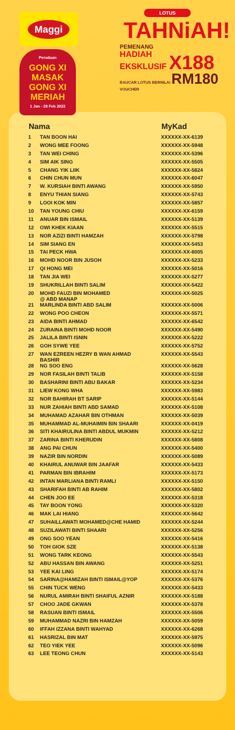Maggi
Peraduan
GONG XI MASAK GONG XI MERIAH
1 Jan - 28 Feb 2022
LOTUS
TAHNiAH!
PEMENANG
HADIAH
EKSKLUSIF X188
BAUCAR LOTUS BERNILAI RM180 VOUCHER
| Nama | | MyKad |
| --- | --- | --- |
| 1 | TAN BOON HAI | XXXXXX-XX-6139 |
| 2 | WONG MEE FOONG | XXXXXX-XX-5948 |
| 3 | TAN WEI CHING | XXXXXX-XX-5396 |
| 4 | SIM AIK SING | XXXXXX-XX-5505 |
| 5 | CHANG YIK LIIK | XXXXXX-XX-5824 |
| 6 | CHIN CHUN MUN | XXXXXX-XX-6047 |
| 7 | W. KURSIAH BINTI AWANG | XXXXXX-XX-5950 |
| 8 | ENYU THIAN SIANG | XXXXXX-XX-5743 |
| 9 | LOOI KOK MIN | XXXXXX-XX-5857 |
| 10 | TAN YOUNG CHIU | XXXXXX-XX-6159 |
| 11 | ANUAR BIN ISMAIL | XXXXXX-XX-5139 |
| 12 | OWI KHEK KIAAN | XXXXXX-XX-5515 |
| 13 | NOR AZIZI BINTI HAMZAH | XXXXXX-XX-5798 |
| 14 | SIM SIANG EN | XXXXXX-XX-5453 |
| 15 | TAI PECK HWA | XXXXXX-XX-6005 |
| 16 | MOHD NOOR BIN JUSOH | XXXXXX-XX-5233 |
| 17 | QI HONG MEI | XXXXXX-XX-5016 |
| 18 | TAN JIA WEI | XXXXXX-XX-5277 |
| 19 | SHUKRILLAH BINTI SALIM | XXXXXX-XX-5422 |
| 20 | MOHD FAUZI BIN MOHAMED @ ABD MANAP | XXXXXX-XX-5025 |
| 21 | MARLINDA BINTI ABD SALIM | XXXXXX-XX-5006 |
| 22 | WONG POO CHEON | XXXXXX-XX-5571 |
| 23 | AIDA BINTI AHMAD | XXXXXX-XX-6542 |
| 24 | ZURAINA BINTI MOHD NOOR | XXXXXX-XX-5490 |
| 25 | JALILA BINTI ISNIN | XXXXXX-XX-5222 |
| 26 | GOH SYWE YEE | XXXXXX-XX-5752 |
| 27 | WAN EZREEN HEZRY B WAN AHMAD BASHIR | XXXXXX-XX-5543 |
| 28 | NG SOO ENG | XXXXXX-XX-5628 |
| 29 | NOR FASILAH BINTI TALIB | XXXXXX-XX-5158 |
| 30 | BASHARINI BINTI ABU BAKAR | XXXXXX-XX-5234 |
| 31 | LIEW KONG WHA | XXXXXX-XX-5983 |
| 32 | NOR BAHIRAH BT SARIP | XXXXXX-XX-5144 |
| 33 | NUR ZAHIAH BINTI ABD SAMAD | XXXXXX-XX-5108 |
| 34 | MUHAMAD AZAHAR BIN OTHMAN | XXXXXX-XX-5039 |
| 35 | MUHAMMAD AL-MUHAIMIN BIN SHAARI | XXXXXX-XX-0419 |
| 36 | SITI KHAIRULINA BINTI ABDUL MUKMIN | XXXXXX-XX-5212 |
| 37 | ZARINA BINTI KHERUDIN | XXXXXX-XX-5808 |
| 38 | ANG PAI CHUN | XXXXXX-XX-5400 |
| 39 | NAZIR BIN NORDIN | XXXXXX-XX-5089 |
| 40 | KHAIRUL ANUWAR BIN JAAFAR | XXXXXX-XX-5433 |
| 41 | PARMAN BIN IBRAHIM | XXXXXX-XX-5173 |
| 42 | INTAN MARLIANA BINTI RAMLI | XXXXXX-XX-5150 |
| 43 | SHARIFAH BINTI AB RAHIM | XXXXXX-XX-5802 |
| 44 | CHEN JOO EE | XXXXXX-XX-5318 |
| 45 | TAY BOON YONG | XXXXXX-XX-5320 |
| 46 | MAK LAI HIANG | XXXXXX-XX-5642 |
| 47 | SUHAILLAWATI MOHAMED@CHE HAMID | XXXXXX-XX-5244 |
| 48 | SUZILAWATI BINTI SHAARI | XXXXXX-XX-5256 |
| 49 | ONG SOO YEAN | XXXXXX-XX-5416 |
| 50 | TOH GIOK SZE | XXXXXX-XX-5138 |
| 51 | WONG TARK KEONG | XXXXXX-XX-5543 |
| 52 | ABU HASSAN BIN AWANG | XXXXXX-XX-5251 |
| 53 | YEE KAI LING | XXXXXX-XX-5174 |
| 54 | SARINA@HAMIZAH BINTI ISMAIL@YOP | XXXXXX-XX-5376 |
| 55 | CHIN TUCK WENG | XXXXXX-XX-5433 |
| 56 | NURUL AMIRAH BINTI SHAIFUL AZNIR | XXXXXX-XX-5188 |
| 57 | CHOO JADE GKWAN | XXXXXX-XX-5378 |
| 58 | RASUAN BINTI ISMAIL | XXXXXX-XX-5506 |
| 59 | MUHAMMAD NAZRI BIN HAMZAH | XXXXXX-XX-5059 |
| 60 | IFFAH IZZANA BINTI WAHYAD | XXXXXX-XX-6268 |
| 61 | HASRIZAL BIN MAT | XXXXXX-XX-5975 |
| 62 | TEO YIEK YEE | XXXXXX-XX-5096 |
| 63 | LEE TEONG CHUN | XXXXXX-XX-5143 |